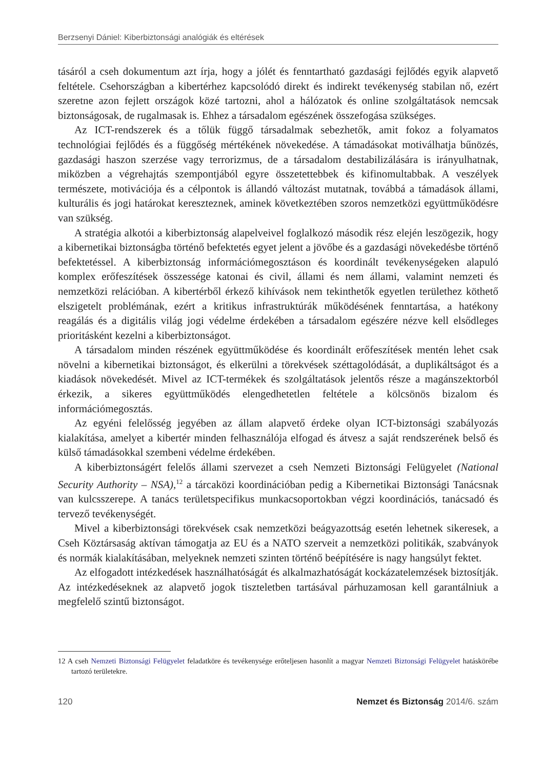Berzsenyi Dániel: Kiberbiztonsági analógiák és eltérések
tásáról a cseh dokumentum azt írja, hogy a jólét és fenntartható gazdasági fejlődés egyik alapvető feltétele. Csehországban a kibertérhez kapcsolódó direkt és indirekt tevékenység stabilan nő, ezért szeretne azon fejlett országok közé tartozni, ahol a hálózatok és online szolgáltatások nemcsak biztonságosak, de rugalmasak is. Ehhez a társadalom egészének összefogása szükséges.
Az ICT-rendszerek és a tőlük függő társadalmak sebezhetők, amit fokoz a folyamatos technológiai fejlődés és a függőség mértékének növekedése. A támadásokat motiválhatja bűnözés, gazdasági haszon szerzése vagy terrorizmus, de a társadalom destabilizálására is irányulhatnak, miközben a végrehajtás szempontjából egyre összetettebbek és kifinomultabbak. A veszélyek természete, motivációja és a célpontok is állandó változást mutatnak, továbbá a támadások állami, kulturális és jogi határokat kereszteznek, aminek következtében szoros nemzetközi együttműködésre van szükség.
A stratégia alkotói a kiberbiztonság alapelveivel foglalkozó második rész elején leszögezik, hogy a kibernetikai biztonságba történő befektetés egyet jelent a jövőbe és a gazdasági növekedésbe történő befektetéssel. A kiberbiztonság információmegosztáson és koordinált tevékenységeken alapuló komplex erőfeszítések összessége katonai és civil, állami és nem állami, valamint nemzeti és nemzetközi relációban. A kibertérből érkező kihívások nem tekinthetők egyetlen területhez köthető elszigetelt problémának, ezért a kritikus infrastruktúrák működésének fenntartása, a hatékony reagálás és a digitális világ jogi védelme érdekében a társadalom egészére nézve kell elsődleges prioritásként kezelni a kiberbiztonságot.
A társadalom minden részének együttműködése és koordinált erőfeszítések mentén lehet csak növelni a kibernetikai biztonságot, és elkerülni a törekvések széttagolódását, a duplikáltságot és a kiadások növekedését. Mivel az ICT-termékek és szolgáltatások jelentős része a magánszektorból érkezik, a sikeres együttműködés elengedhetetlen feltétele a kölcsönös bizalom és információmegosztás.
Az egyéni felelősség jegyében az állam alapvető érdeke olyan ICT-biztonsági szabályozás kialakítása, amelyet a kibertér minden felhasználója elfogad és átvesz a saját rendszerének belső és külső támadásokkal szembeni védelme érdekében.
A kiberbiztonságért felelős állami szervezet a cseh Nemzeti Biztonsági Felügyelet (National Security Authority – NSA),<sup>12</sup> a tárcaközi koordinációban pedig a Kibernetikai Biztonsági Tanácsnak van kulcsszerepe. A tanács területspecifikus munkacsoportokban végzi koordinációs, tanácsadó és tervező tevékenységét.
Mivel a kiberbiztonsági törekvések csak nemzetközi beágyazottság esetén lehetnek sikeresek, a Cseh Köztársaság aktívan támogatja az EU és a NATO szerveit a nemzetközi politikák, szabványok és normák kialakításában, melyeknek nemzeti szinten történő beépítésére is nagy hangsúlyt fektet.
Az elfogadott intézkedések használhatóságát és alkalmazhatóságát kockázatelemzések biztosítják. Az intézkedéseknek az alapvető jogok tiszteletben tartásával párhuzamosan kell garantálniuk a megfelelő szintű biztonságot.
12 A cseh Nemzeti Biztonsági Felügyelet feladatköre és tevékenysége erőteljesen hasonlít a magyar Nemzeti Biztonsági Felügyelet hatáskörébe tartozó területekre.
120 Nemzet és Biztonság 2014/6. szám